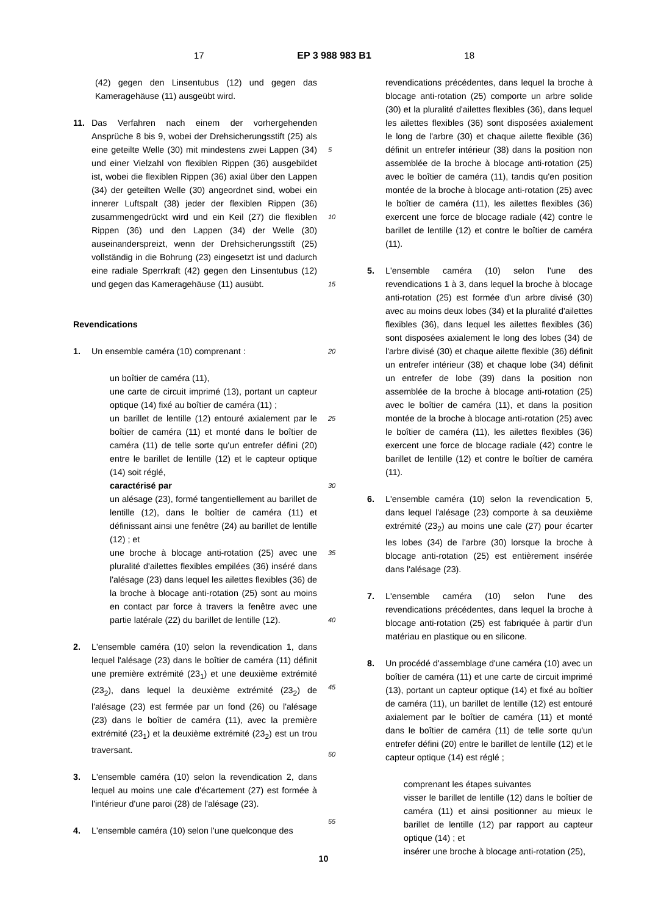17 EP 3 988 983 B1 18
(42) gegen den Linsentubus (12) und gegen das Kameragehäuse (11) ausgeübt wird.
11. Das Verfahren nach einem der vorhergehenden Ansprüche 8 bis 9, wobei der Drehsicherungsstift (25) als eine geteilte Welle (30) mit mindestens zwei Lappen (34) und einer Vielzahl von flexiblen Rippen (36) ausgebildet ist, wobei die flexiblen Rippen (36) axial über den Lappen (34) der geteilten Welle (30) angeordnet sind, wobei ein innerer Luftspalt (38) jeder der flexiblen Rippen (36) zusammengedrückt wird und ein Keil (27) die flexiblen Rippen (36) und den Lappen (34) der Welle (30) auseinanderspreizt, wenn der Drehsicherungsstift (25) vollständig in die Bohrung (23) eingesetzt ist und dadurch eine radiale Sperrkraft (42) gegen den Linsentubus (12) und gegen das Kameragehäuse (11) ausübt.
Revendications
1. Un ensemble caméra (10) comprenant :
un boîtier de caméra (11),
une carte de circuit imprimé (13), portant un capteur optique (14) fixé au boîtier de caméra (11) ;
un barillet de lentille (12) entouré axialement par le boîtier de caméra (11) et monté dans le boîtier de caméra (11) de telle sorte qu'un entrefer défini (20) entre le barillet de lentille (12) et le capteur optique (14) soit réglé,
caractérisé par
un alésage (23), formé tangentiellement au barillet de lentille (12), dans le boîtier de caméra (11) et définissant ainsi une fenêtre (24) au barillet de lentille (12) ; et
une broche à blocage anti-rotation (25) avec une pluralité d'ailettes flexibles empilées (36) inséré dans l'alésage (23) dans lequel les ailettes flexibles (36) de la broche à blocage anti-rotation (25) sont au moins en contact par force à travers la fenêtre avec une partie latérale (22) du barillet de lentille (12).
2. L'ensemble caméra (10) selon la revendication 1, dans lequel l'alésage (23) dans le boîtier de caméra (11) définit une première extrémité (23<sub>1</sub>) et une deuxième extrémité (23<sub>2</sub>), dans lequel la deuxième extrémité (23<sub>2</sub>) de l'alésage (23) est fermée par un fond (26) ou l'alésage (23) dans le boîtier de caméra (11), avec la première extrémité (23<sub>1</sub>) et la deuxième extrémité (23<sub>2</sub>) est un trou traversant.
3. L'ensemble caméra (10) selon la revendication 2, dans lequel au moins une cale d'écartement (27) est formée à l'intérieur d'une paroi (28) de l'alésage (23).
4. L'ensemble caméra (10) selon l'une quelconque des
5
10
15
20
25
30
35
40
45
50
55
revendications précédentes, dans lequel la broche à blocage anti-rotation (25) comporte un arbre solide (30) et la pluralité d'ailettes flexibles (36), dans lequel les ailettes flexibles (36) sont disposées axialement le long de l'arbre (30) et chaque ailette flexible (36) définit un entrefer intérieur (38) dans la position non assemblée de la broche à blocage anti-rotation (25) avec le boîtier de caméra (11), tandis qu'en position montée de la broche à blocage anti-rotation (25) avec le boîtier de caméra (11), les ailettes flexibles (36) exercent une force de blocage radiale (42) contre le barillet de lentille (12) et contre le boîtier de caméra (11).
5. L'ensemble caméra (10) selon l'une des revendications 1 à 3, dans lequel la broche à blocage anti-rotation (25) est formée d'un arbre divisé (30) avec au moins deux lobes (34) et la pluralité d'ailettes flexibles (36), dans lequel les ailettes flexibles (36) sont disposées axialement le long des lobes (34) de l'arbre divisé (30) et chaque ailette flexible (36) définit un entrefer intérieur (38) et chaque lobe (34) définit un entrefer de lobe (39) dans la position non assemblée de la broche à blocage anti-rotation (25) avec le boîtier de caméra (11), et dans la position montée de la broche à blocage anti-rotation (25) avec le boîtier de caméra (11), les ailettes flexibles (36) exercent une force de blocage radiale (42) contre le barillet de lentille (12) et contre le boîtier de caméra (11).
6. L'ensemble caméra (10) selon la revendication 5, dans lequel l'alésage (23) comporte à sa deuxième extrémité (23<sub>2</sub>) au moins une cale (27) pour écarter les lobes (34) de l'arbre (30) lorsque la broche à blocage anti-rotation (25) est entièrement insérée dans l'alésage (23).
7. L'ensemble caméra (10) selon l'une des revendications précédentes, dans lequel la broche à blocage anti-rotation (25) est fabriquée à partir d'un matériau en plastique ou en silicone.
8. Un procédé d'assemblage d'une caméra (10) avec un boîtier de caméra (11) et une carte de circuit imprimé (13), portant un capteur optique (14) et fixé au boîtier de caméra (11), un barillet de lentille (12) est entouré axialement par le boîtier de caméra (11) et monté dans le boîtier de caméra (11) de telle sorte qu'un entrefer défini (20) entre le barillet de lentille (12) et le capteur optique (14) est réglé ;
comprenant les étapes suivantes
visser le barillet de lentille (12) dans le boîtier de caméra (11) et ainsi positionner au mieux le barillet de lentille (12) par rapport au capteur optique (14) ; et
insérer une broche à blocage anti-rotation (25),
10